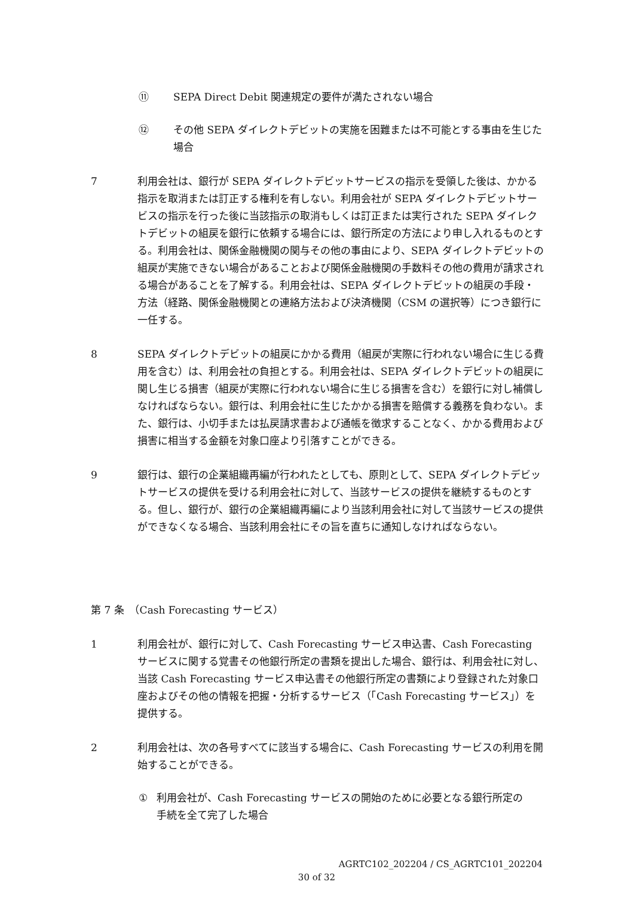⑪ SEPA Direct Debit 関連規定の要件が満たされない場合
⑫ その他 SEPA ダイレクトデビットの実施を困難または不可能とする事由を生じた場合
7 利用会社は、銀行が SEPA ダイレクトデビットサービスの指示を受領した後は、かかる指示を取消または訂正する権利を有しない。利用会社が SEPA ダイレクトデビットサービスの指示を行った後に当該指示の取消もしくは訂正または実行された SEPA ダイレクトデビットの組戻を銀行に依頼する場合には、銀行所定の方法により申し入れるものとする。利用会社は、関係金融機関の関与その他の事由により、SEPA ダイレクトデビットの組戻が実施できない場合があることおよび関係金融機関の手数料その他の費用が請求される場合があることを了解する。利用会社は、SEPA ダイレクトデビットの組戻の手段・方法（経路、関係金融機関との連絡方法および決済機関（CSM の選択等）につき銀行に一任する。
8 SEPA ダイレクトデビットの組戻にかかる費用（組戻が実際に行われない場合に生じる費用を含む）は、利用会社の負担とする。利用会社は、SEPA ダイレクトデビットの組戻に関し生じる損害（組戻が実際に行われない場合に生じる損害を含む）を銀行に対し補償しなければならない。銀行は、利用会社に生じたかかる損害を賠償する義務を負わない。また、銀行は、小切手または払戻請求書および通帳を徴求することなく、かかる費用および損害に相当する金額を対象口座より引落すことができる。
9 銀行は、銀行の企業組織再編が行われたとしても、原則として、SEPA ダイレクトデビットサービスの提供を受ける利用会社に対して、当該サービスの提供を継続するものとする。但し、銀行が、銀行の企業組織再編により当該利用会社に対して当該サービスの提供ができなくなる場合、当該利用会社にその旨を直ちに通知しなければならない。
第 7 条　（Cash Forecasting サービス）
1 利用会社が、銀行に対して、Cash Forecasting サービス申込書、Cash Forecasting サービスに関する覚書その他銀行所定の書類を提出した場合、銀行は、利用会社に対し、当該 Cash Forecasting サービス申込書その他銀行所定の書類により登録された対象口座およびその他の情報を把握・分析するサービス（「Cash Forecasting サービス」）を提供する。
2 利用会社は、次の各号すべてに該当する場合に、Cash Forecasting サービスの利用を開始することができる。
① 利用会社が、Cash Forecasting サービスの開始のために必要となる銀行所定の手続を全て完了した場合
AGRTC102_202204 / CS_AGRTC101_202204
30 of 32